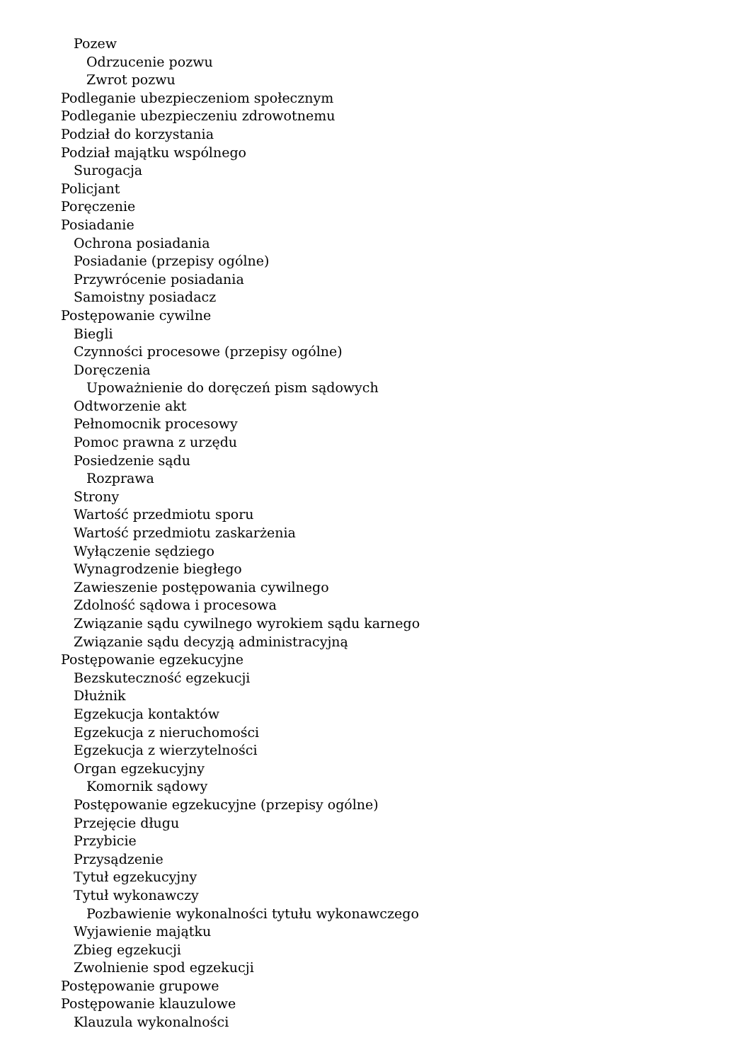Pozew
Odrzucenie pozwu
Zwrot pozwu
Podleganie ubezpieczeniom społecznym
Podleganie ubezpieczeniu zdrowotnemu
Podział do korzystania
Podział majątku wspólnego
Surogacja
Policjant
Poręczenie
Posiadanie
Ochrona posiadania
Posiadanie (przepisy ogólne)
Przywrócenie posiadania
Samoistny posiadacz
Postępowanie cywilne
Biegli
Czynności procesowe (przepisy ogólne)
Doręczenia
Upoważnienie do doręczeń pism sądowych
Odtworzenie akt
Pełnomocnik procesowy
Pomoc prawna z urzędu
Posiedzenie sądu
Rozprawa
Strony
Wartość przedmiotu sporu
Wartość przedmiotu zaskarżenia
Wyłączenie sędziego
Wynagrodzenie biegłego
Zawieszenie postępowania cywilnego
Zdolność sądowa i procesowa
Związanie sądu cywilnego wyrokiem sądu karnego
Związanie sądu decyzją administracyjną
Postępowanie egzekucyjne
Bezskuteczność egzekucji
Dłużnik
Egzekucja kontaktów
Egzekucja z nieruchomości
Egzekucja z wierzytelności
Organ egzekucyjny
Komornik sądowy
Postępowanie egzekucyjne (przepisy ogólne)
Przejęcie długu
Przybicie
Przysądzenie
Tytuł egzekucyjny
Tytuł wykonawczy
Pozbawienie wykonalności tytułu wykonawczego
Wyjawienie majątku
Zbieg egzekucji
Zwolnienie spod egzekucji
Postępowanie grupowe
Postępowanie klauzulowe
Klauzula wykonalności